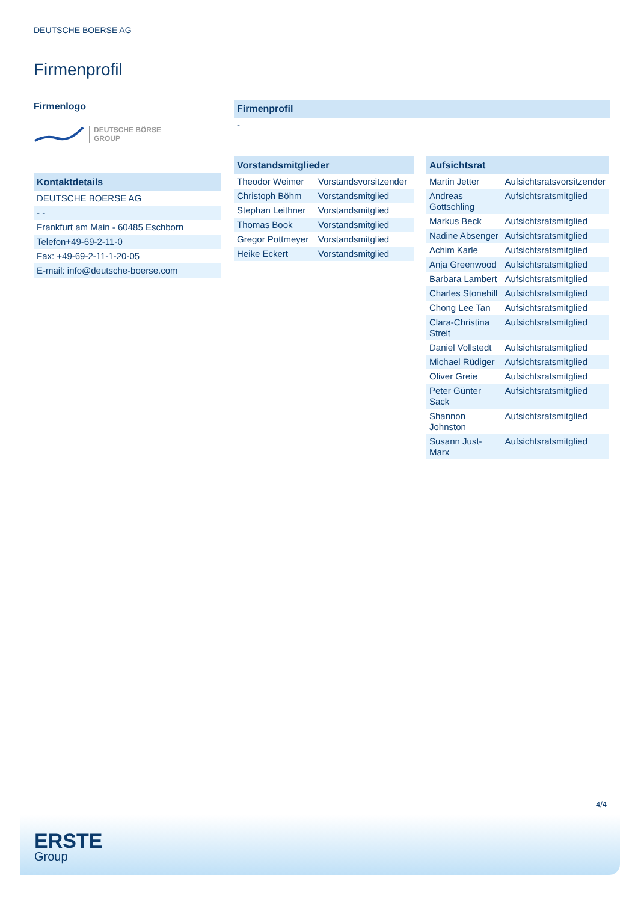DEUTSCHE BOERSE AG
Firmenprofil
Firmenlogo
DEUTSCHE BÖRSE
GROUP
| Kontaktdetails |
| --- |
| DEUTSCHE BOERSE AG |
| - - |
| Frankfurt am Main - 60485 Eschborn |
| Telefon+49-69-2-11-0 |
| Fax: +49-69-2-11-1-20-05 |
| E-mail: info@deutsche-boerse.com |
| Firmenprofil |
| --- |
| - |
| Vorstandsmitglieder | |
| --- | --- |
| Theodor Weimer | Vorstandsvorsitzender |
| Christoph Böhm | Vorstandsmitglied |
| Stephan Leithner | Vorstandsmitglied |
| Thomas Book | Vorstandsmitglied |
| Gregor Pottmeyer | Vorstandsmitglied |
| Heike Eckert | Vorstandsmitglied |
| Aufsichtsrat | |
| --- | --- |
| Martin Jetter | Aufsichtsratsvorsitzender |
| Andreas Gottschling | Aufsichtsratsmitglied |
| Markus Beck | Aufsichtsratsmitglied |
| Nadine Absenger | Aufsichtsratsmitglied |
| Achim Karle | Aufsichtsratsmitglied |
| Anja Greenwood | Aufsichtsratsmitglied |
| Barbara Lambert | Aufsichtsratsmitglied |
| Charles Stonehill | Aufsichtsratsmitglied |
| Chong Lee Tan | Aufsichtsratsmitglied |
| Clara-Christina Streit | Aufsichtsratsmitglied |
| Daniel Vollstedt | Aufsichtsratsmitglied |
| Michael Rüdiger | Aufsichtsratsmitglied |
| Oliver Greie | Aufsichtsratsmitglied |
| Peter Günter Sack | Aufsichtsratsmitglied |
| Shannon Johnston | Aufsichtsratsmitglied |
| Susann Just-Marx | Aufsichtsratsmitglied |
4/4
ERSTE
Group